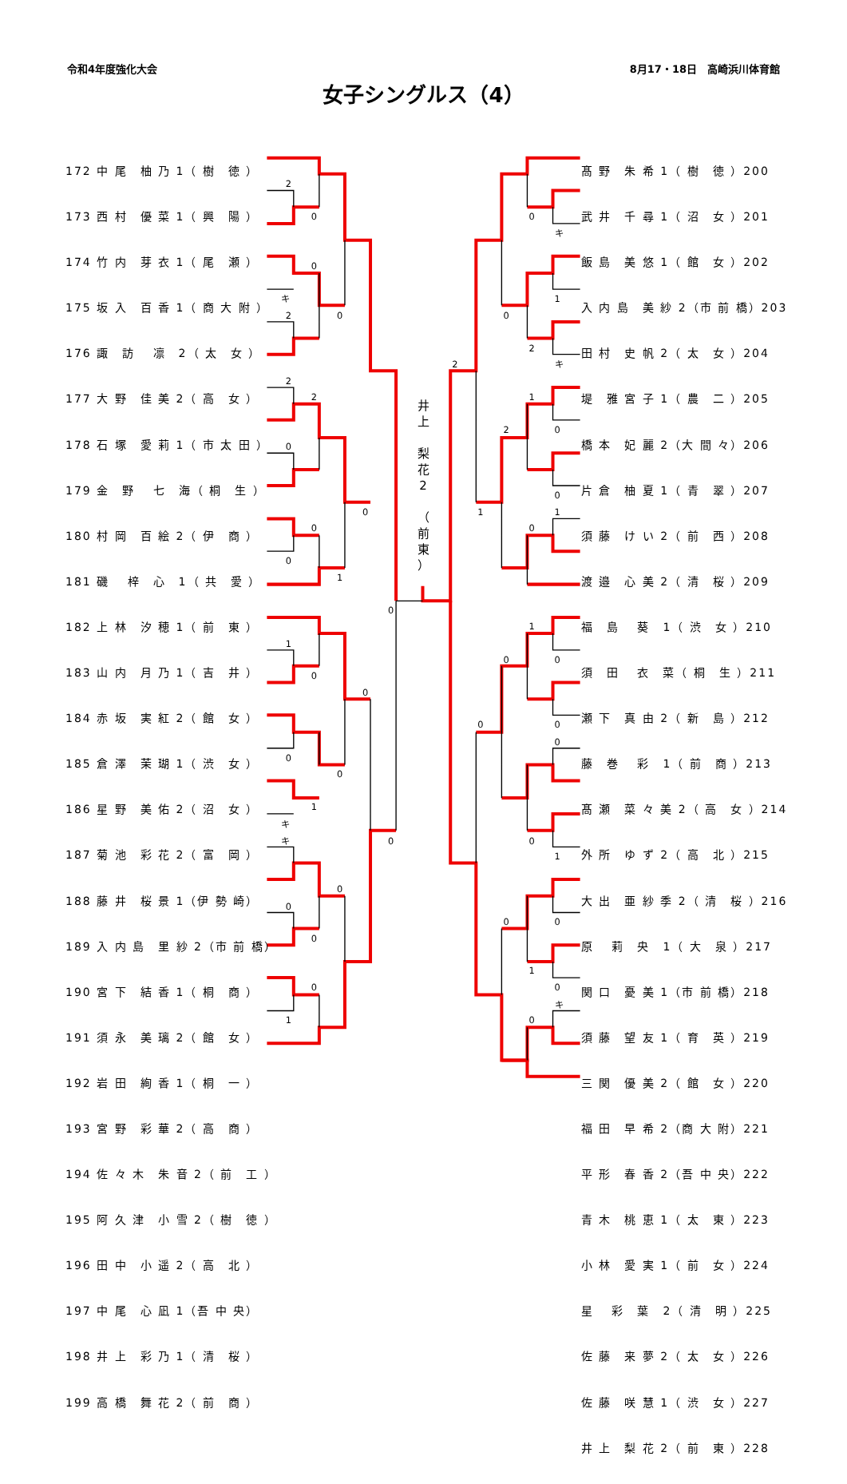2
0
0
キ
2
0
2
2
0
0
0
0
1
0
1
0
0
0
0
1
キ
キ
0
0
0
0
0
1
0
キ
1
0
2
キ
2
1
0
2
0
1
1
0
1
0
0
0
0
0
0
1
0
0
1
0
キ
0
令和4年度強化大会 8月17・18日　高崎浜川体育館
女子シングルス（4）
172 中 尾　柚 乃 1（ 樹　徳 ）
173 西 村　優 菜 1（ 興　陽 ）
174 竹 内　芽 衣 1（ 尾　瀬 ）
175 坂 入　百 香 1（ 商 大 附 ）
176 諏　訪　 凛　2（ 太　女 ）
177 大 野　佳 美 2（ 高　女 ）
178 石 塚　愛 莉 1（ 市 太 田 ）
179 金　野　 七　海（ 桐　生 ）
180 村 岡　百 絵 2（ 伊　商 ）
181 磯　 梓　心　1（ 共　愛 ）
182 上 林　汐 穂 1（ 前　東 ）
183 山 内　月 乃 1（ 吉　井 ）
184 赤 坂　実 紅 2（ 館　女 ）
185 倉 澤　茉 瑚 1（ 渋　女 ）
186 星 野　美 佑 2（ 沼　女 ）
187 菊 池　彩 花 2（ 富　岡 ）
188 藤 井　桜 景 1（伊 勢 崎）
189 入 内 島　里 紗 2（市 前 橋）
190 宮 下　結 香 1（ 桐　商 ）
191 須 永　美 璃 2（ 館　女 ）
192 岩 田　絢 香 1（ 桐　一 ）
193 宮 野　彩 華 2（ 高　商 ）
194 佐 々 木　朱 音 2（ 前　工 ）
195 阿 久 津　小 雪 2（ 樹　徳 ）
196 田 中　小 遥 2（ 高　北 ）
197 中 尾　心 凪 1（吾 中 央）
198 井 上　彩 乃 1（ 清　桜 ）
199 高 橋　舞 花 2（ 前　商 ）
井
上
梨
花
2
（
前
東
）
髙 野　朱 希 1（ 樹　徳 ）200
武 井　千 尋 1（ 沼　女 ）201
飯 島　美 悠 1（ 館　女 ）202
入 内 島　美 紗 2（市 前 橋）203
田 村　史 帆 2（ 太　女 ）204
堤　雅 宮 子 1（ 農　二 ）205
橋 本　妃 麗 2（大 間 々）206
片 倉　柚 夏 1（ 青　翠 ）207
須 藤　け い 2（ 前　西 ）208
渡 邉　心 美 2（ 清　桜 ）209
福　島　 葵　1（ 渋　女 ）210
須　田　 衣　菜（ 桐　生 ）211
瀬 下　真 由 2（ 新　島 ）212
藤　巻　 彩　1（ 前　商 ）213
髙 瀬　菜 々 美 2（ 高　女 ）214
外 所　ゆ ず 2（ 高　北 ）215
大 出　亜 紗 季 2（ 清　桜 ）216
原　 莉　央　1（ 大　泉 ）217
関 口　憂 美 1（市 前 橋）218
須 藤　望 友 1（ 育　英 ）219
三 関　優 美 2（ 館　女 ）220
福 田　早 希 2（商 大 附）221
平 形　春 香 2（吾 中 央）222
青 木　桃 恵 1（ 太　東 ）223
小 林　愛 実 1（ 前　女 ）224
星　 彩　葉　2（ 清　明 ）225
佐 藤　来 夢 2（ 太　女 ）226
佐 藤　咲 慧 1（ 渋　女 ）227
井 上　梨 花 2（ 前　東 ）228